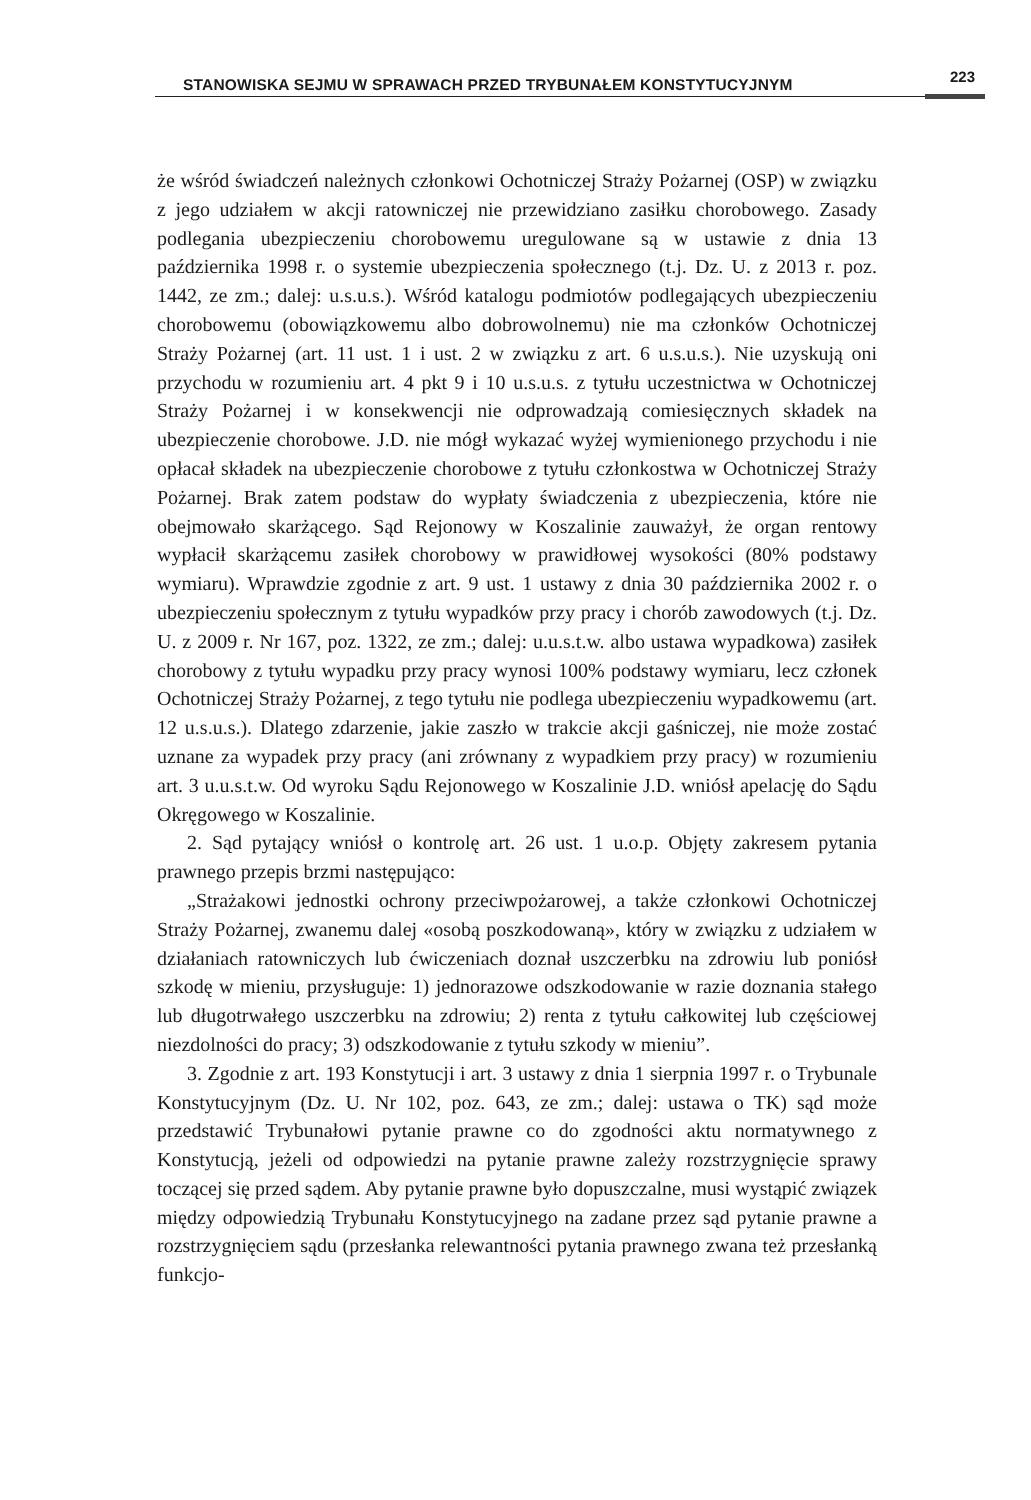STANOWISKA SEJMU W SPRAWACH PRZED TRYBUNAŁEM KONSTYTUCYJNYM
223
że wśród świadczeń należnych członkowi Ochotniczej Straży Pożarnej (OSP) w związku z jego udziałem w akcji ratowniczej nie przewidziano zasiłku chorobowego. Zasady podlegania ubezpieczeniu chorobowemu uregulowane są w ustawie z dnia 13 października 1998 r. o systemie ubezpieczenia społecznego (t.j. Dz. U. z 2013 r. poz. 1442, ze zm.; dalej: u.s.u.s.). Wśród katalogu podmiotów podlegających ubezpieczeniu chorobowemu (obowiązkowemu albo dobrowolnemu) nie ma członków Ochotniczej Straży Pożarnej (art. 11 ust. 1 i ust. 2 w związku z art. 6 u.s.u.s.). Nie uzyskują oni przychodu w rozumieniu art. 4 pkt 9 i 10 u.s.u.s. z tytułu uczestnictwa w Ochotniczej Straży Pożarnej i w konsekwencji nie odprowadzają comiesięcznych składek na ubezpieczenie chorobowe. J.D. nie mógł wykazać wyżej wymienionego przychodu i nie opłacał składek na ubezpieczenie chorobowe z tytułu członkostwa w Ochotniczej Straży Pożarnej. Brak zatem podstaw do wypłaty świadczenia z ubezpieczenia, które nie obejmowało skarżącego. Sąd Rejonowy w Koszalinie zauważył, że organ rentowy wypłacił skarżącemu zasiłek chorobowy w prawidłowej wysokości (80% podstawy wymiaru). Wprawdzie zgodnie z art. 9 ust. 1 ustawy z dnia 30 października 2002 r. o ubezpieczeniu społecznym z tytułu wypadków przy pracy i chorób zawodowych (t.j. Dz. U. z 2009 r. Nr 167, poz. 1322, ze zm.; dalej: u.u.s.t.w. albo ustawa wypadkowa) zasiłek chorobowy z tytułu wypadku przy pracy wynosi 100% podstawy wymiaru, lecz członek Ochotniczej Straży Pożarnej, z tego tytułu nie podlega ubezpieczeniu wypadkowemu (art. 12 u.s.u.s.). Dlatego zdarzenie, jakie zaszło w trakcie akcji gaśniczej, nie może zostać uznane za wypadek przy pracy (ani zrównany z wypadkiem przy pracy) w rozumieniu art. 3 u.u.s.t.w. Od wyroku Sądu Rejonowego w Koszalinie J.D. wniósł apelację do Sądu Okręgowego w Koszalinie.
2. Sąd pytający wniósł o kontrolę art. 26 ust. 1 u.o.p. Objęty zakresem pytania prawnego przepis brzmi następująco:
„Strażakowi jednostki ochrony przeciwpożarowej, a także członkowi Ochotniczej Straży Pożarnej, zwanemu dalej «osobą poszkodowaną», który w związku z udziałem w działaniach ratowniczych lub ćwiczeniach doznał uszczerbku na zdrowiu lub poniósł szkodę w mieniu, przysługuje: 1) jednorazowe odszkodowanie w razie doznania stałego lub długotrwałego uszczerbku na zdrowiu; 2) renta z tytułu całkowitej lub częściowej niezdolności do pracy; 3) odszkodowanie z tytułu szkody w mieniu”.
3. Zgodnie z art. 193 Konstytucji i art. 3 ustawy z dnia 1 sierpnia 1997 r. o Trybunale Konstytucyjnym (Dz. U. Nr 102, poz. 643, ze zm.; dalej: ustawa o TK) sąd może przedstawić Trybunałowi pytanie prawne co do zgodności aktu normatywnego z Konstytucją, jeżeli od odpowiedzi na pytanie prawne zależy rozstrzygnięcie sprawy toczącej się przed sądem. Aby pytanie prawne było dopuszczalne, musi wystąpić związek między odpowiedzią Trybunału Konstytucyjnego na zadane przez sąd pytanie prawne a rozstrzygnięciem sądu (przesłanka relewantności pytania prawnego zwana też przesłanką funkcjo-